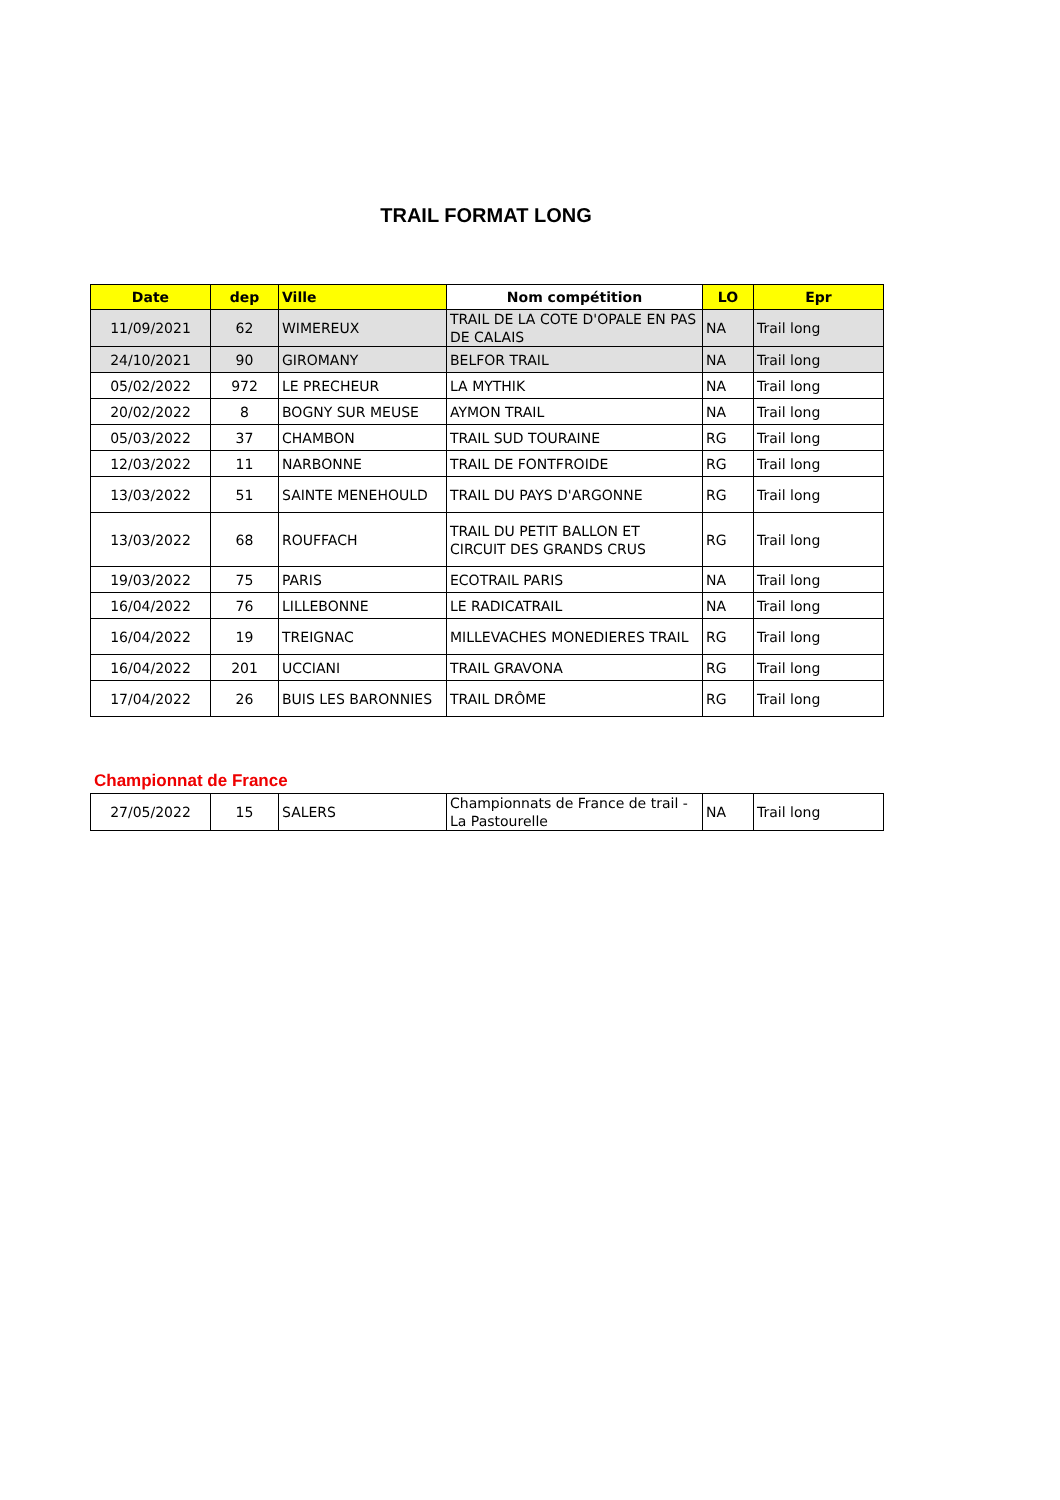TRAIL FORMAT LONG
| Date | dep | Ville | Nom compétition | LO | Epr |
| --- | --- | --- | --- | --- | --- |
| 11/09/2021 | 62 | WIMEREUX | TRAIL DE LA COTE D'OPALE EN PAS DE CALAIS | NA | Trail long |
| 24/10/2021 | 90 | GIROMANY | BELFOR TRAIL | NA | Trail long |
| 05/02/2022 | 972 | LE PRECHEUR | LA MYTHIK | NA | Trail long |
| 20/02/2022 | 8 | BOGNY SUR MEUSE | AYMON TRAIL | NA | Trail long |
| 05/03/2022 | 37 | CHAMBON | TRAIL SUD TOURAINE | RG | Trail long |
| 12/03/2022 | 11 | NARBONNE | TRAIL DE FONTFROIDE | RG | Trail long |
| 13/03/2022 | 51 | SAINTE MENEHOULD | TRAIL DU PAYS D'ARGONNE | RG | Trail long |
| 13/03/2022 | 68 | ROUFFACH | TRAIL DU PETIT BALLON ET CIRCUIT DES GRANDS CRUS | RG | Trail long |
| 19/03/2022 | 75 | PARIS | ECOTRAIL PARIS | NA | Trail long |
| 16/04/2022 | 76 | LILLEBONNE | LE RADICATRAIL | NA | Trail long |
| 16/04/2022 | 19 | TREIGNAC | MILLEVACHES MONEDIERES TRAIL | RG | Trail long |
| 16/04/2022 | 201 | UCCIANI | TRAIL GRAVONA | RG | Trail long |
| 17/04/2022 | 26 | BUIS LES BARONNIES | TRAIL DRÔME | RG | Trail long |
Championnat de France
| 27/05/2022 | 15 | SALERS | Championnats de France de trail - La Pastourelle | NA | Trail long |